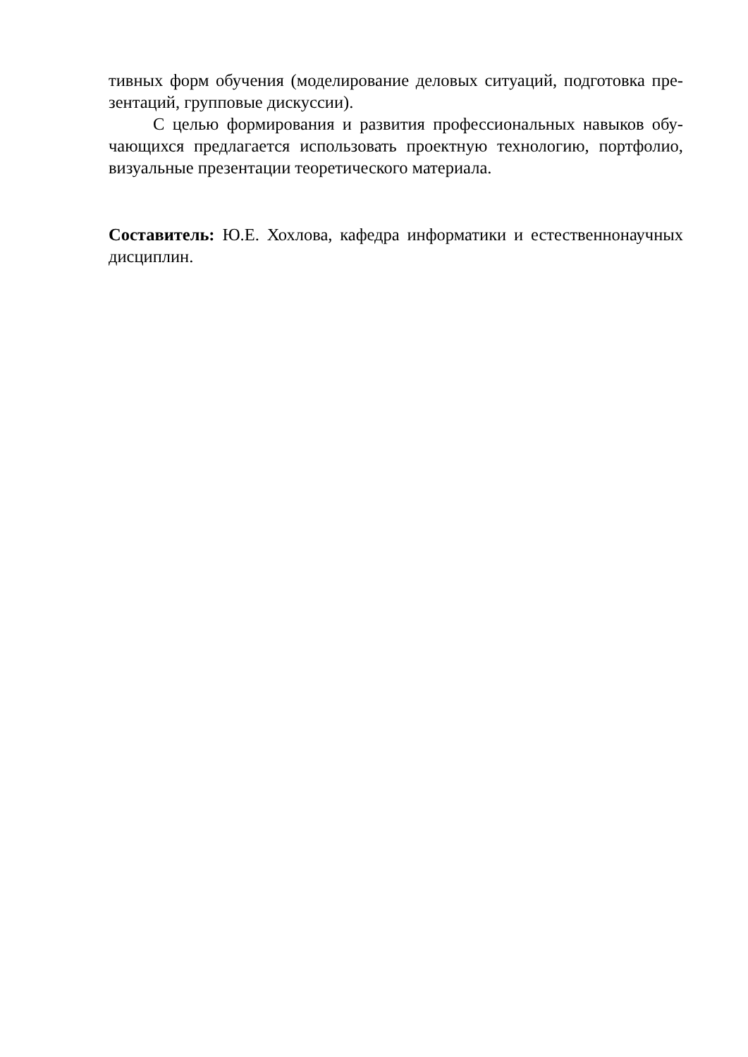тивных форм обучения (моделирование деловых ситуаций, подготовка пре-зентаций, групповые дискуссии).
С целью формирования и развития профессиональных навыков обу-чающихся предлагается использовать проектную технологию, портфолио, визуальные презентации теоретического материала.
Составитель: Ю.Е. Хохлова, кафедра информатики и естественнонаучных дисциплин.